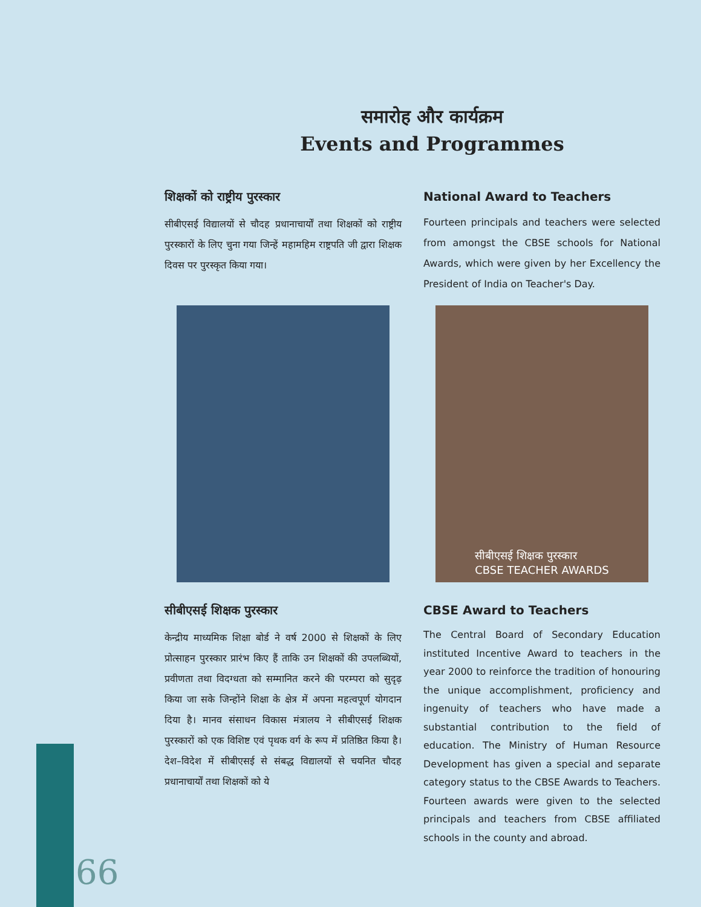समारोह और कार्यक्रम
Events and Programmes
शिक्षकों को राष्ट्रीय पुरस्कार
सीबीएसई विद्यालयों से चौदह प्रधानाचार्यों तथा शिक्षकों को राष्ट्रीय पुरस्कारों के लिए चुना गया जिन्हें महामहिम राष्ट्रपति जी द्वारा शिक्षक दिवस पर पुरस्कृत किया गया।
National Award to Teachers
Fourteen principals and teachers were selected from amongst the CBSE schools for National Awards, which were given by her Excellency the President of India on Teacher's Day.
सीबीएसई शिक्षक पुरस्कार
CBSE TEACHER AWARDS
सीबीएसई शिक्षक पुरस्कार
केन्द्रीय माध्यमिक शिक्षा बोर्ड ने वर्ष 2000 से शिक्षकों के लिए प्रोत्साहन पुरस्कार प्रारंभ किए हैं ताकि उन शिक्षकों की उपलब्धियों, प्रवीणता तथा विदग्धता को सम्मानित करने की परम्परा को सुदृढ़ किया जा सके जिन्होंने शिक्षा के क्षेत्र में अपना महत्वपूर्ण योगदान दिया है। मानव संसाधन विकास मंत्रालय ने सीबीएसई शिक्षक पुरस्कारों को एक विशिष्ट एवं पृथक वर्ग के रूप में प्रतिष्ठित किया है। देश–विदेश में सीबीएसई से संबद्ध विद्यालयों से चयनित चौदह प्रधानाचार्यों तथा शिक्षकों को ये
CBSE Award to Teachers
The Central Board of Secondary Education instituted Incentive Award to teachers in the year 2000 to reinforce the tradition of honouring the unique accomplishment, proficiency and ingenuity of teachers who have made a substantial contribution to the field of education. The Ministry of Human Resource Development has given a special and separate category status to the CBSE Awards to Teachers. Fourteen awards were given to the selected principals and teachers from CBSE affiliated schools in the county and abroad.
66